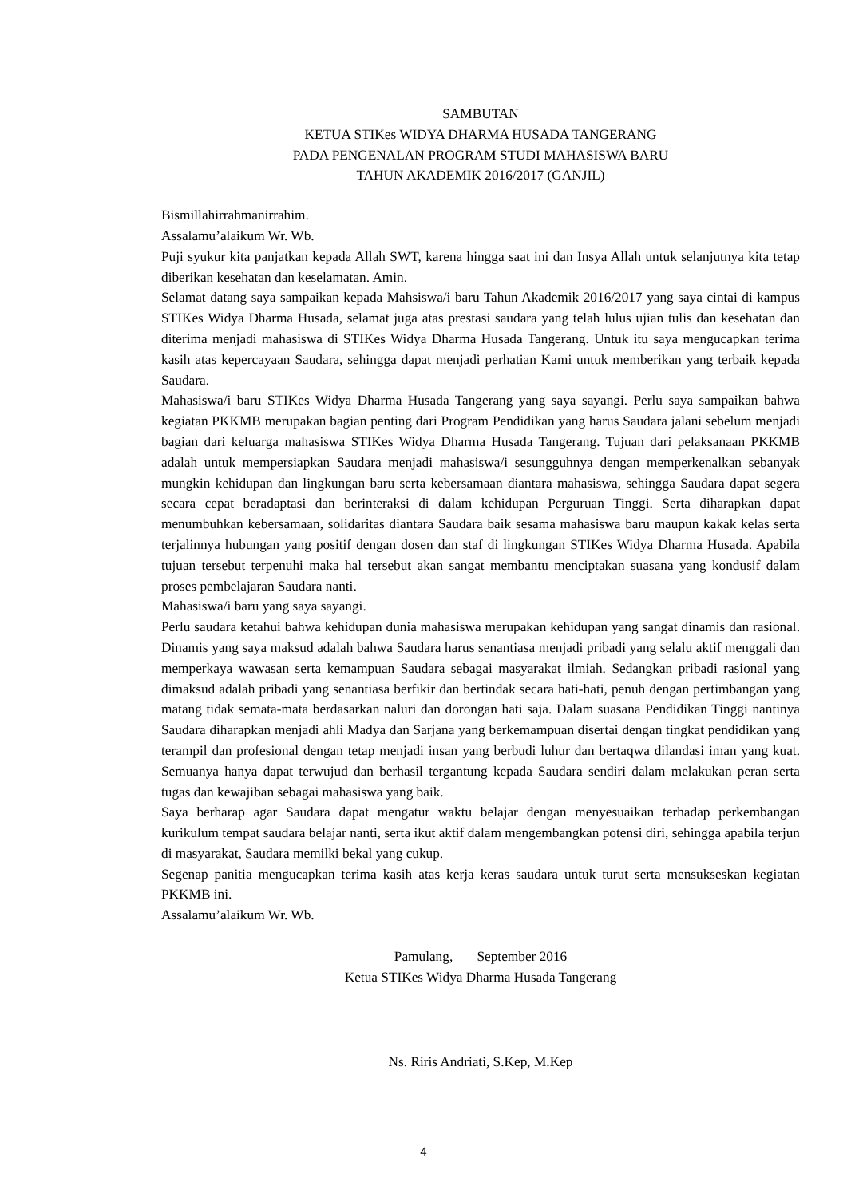SAMBUTAN
KETUA STIKes WIDYA DHARMA HUSADA TANGERANG
PADA PENGENALAN PROGRAM STUDI MAHASISWA BARU
TAHUN AKADEMIK 2016/2017 (GANJIL)
Bismillahirrahmanirrahim.
Assalamu’alaikum Wr. Wb.
Puji syukur kita panjatkan kepada Allah SWT, karena hingga saat ini dan Insya Allah untuk selanjutnya kita tetap diberikan kesehatan dan keselamatan. Amin.
Selamat datang saya sampaikan kepada Mahsiswa/i baru Tahun Akademik 2016/2017 yang saya cintai di kampus STIKes Widya Dharma Husada, selamat juga atas prestasi saudara yang telah lulus ujian tulis dan kesehatan dan diterima menjadi mahasiswa di STIKes Widya Dharma Husada Tangerang. Untuk itu saya mengucapkan terima kasih atas kepercayaan Saudara, sehingga dapat menjadi perhatian Kami untuk memberikan yang terbaik kepada Saudara.
Mahasiswa/i baru STIKes Widya Dharma Husada Tangerang yang saya sayangi. Perlu saya sampaikan bahwa kegiatan PKKMB merupakan bagian penting dari Program Pendidikan yang harus Saudara jalani sebelum menjadi bagian dari keluarga mahasiswa STIKes Widya Dharma Husada Tangerang. Tujuan dari pelaksanaan PKKMB adalah untuk mempersiapkan Saudara menjadi mahasiswa/i sesungguhnya dengan memperkenalkan sebanyak mungkin kehidupan dan lingkungan baru serta kebersamaan diantara mahasiswa, sehingga Saudara dapat segera secara cepat beradaptasi dan berinteraksi di dalam kehidupan Perguruan Tinggi. Serta diharapkan dapat menumbuhkan kebersamaan, solidaritas diantara Saudara baik sesama mahasiswa baru maupun kakak kelas serta terjalinnya hubungan yang positif dengan dosen dan staf di lingkungan STIKes Widya Dharma Husada. Apabila tujuan tersebut terpenuhi maka hal tersebut akan sangat membantu menciptakan suasana yang kondusif dalam proses pembelajaran Saudara nanti.
Mahasiswa/i baru yang saya sayangi.
Perlu saudara ketahui bahwa kehidupan dunia mahasiswa merupakan kehidupan yang sangat dinamis dan rasional. Dinamis yang saya maksud adalah bahwa Saudara harus senantiasa menjadi pribadi yang selalu aktif menggali dan memperkaya wawasan serta kemampuan Saudara sebagai masyarakat ilmiah. Sedangkan pribadi rasional yang dimaksud adalah pribadi yang senantiasa berfikir dan bertindak secara hati-hati, penuh dengan pertimbangan yang matang tidak semata-mata berdasarkan naluri dan dorongan hati saja. Dalam suasana Pendidikan Tinggi nantinya Saudara diharapkan menjadi ahli Madya dan Sarjana yang berkemampuan disertai dengan tingkat pendidikan yang terampil dan profesional dengan tetap menjadi insan yang berbudi luhur dan bertaqwa dilandasi iman yang kuat. Semuanya hanya dapat terwujud dan berhasil tergantung kepada Saudara sendiri dalam melakukan peran serta tugas dan kewajiban sebagai mahasiswa yang baik.
Saya berharap agar Saudara dapat mengatur waktu belajar dengan menyesuaikan terhadap perkembangan kurikulum tempat saudara belajar nanti, serta ikut aktif dalam mengembangkan potensi diri, sehingga apabila terjun di masyarakat, Saudara memilki bekal yang cukup.
Segenap panitia mengucapkan terima kasih atas kerja keras saudara untuk turut serta mensukseskan kegiatan PKKMB ini.
Assalamu’alaikum Wr. Wb.
Pamulang, September 2016
Ketua STIKes Widya Dharma Husada Tangerang
Ns. Riris Andriati, S.Kep, M.Kep
4